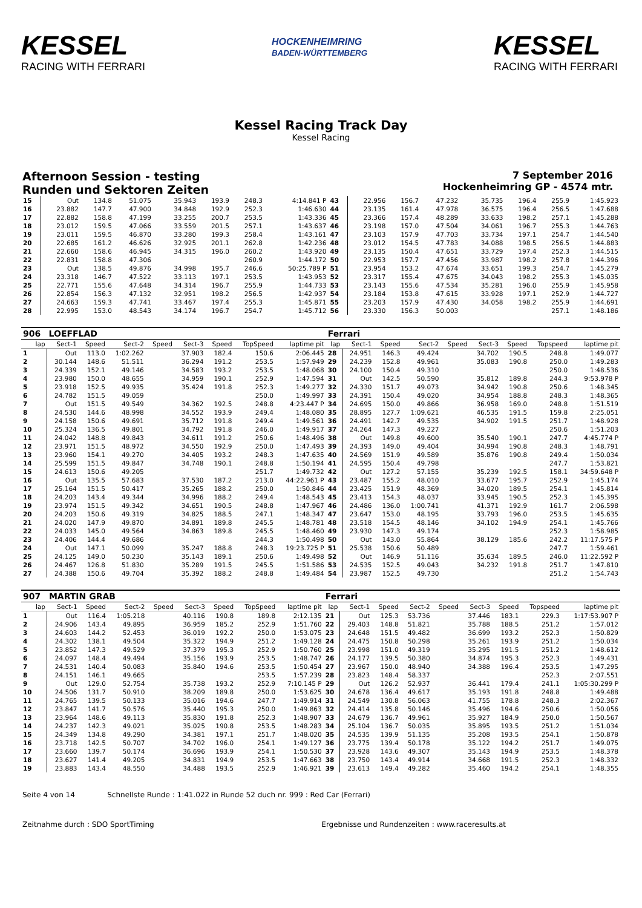KESSEL
RACING WITH FERRARI
HOCKENHEIMRING
BADEN-WÜRTTEMBERG
KESSEL
RACING WITH FERRARI
Kessel Racing Track Day
Kessel Racing
Afternoon Session - testing
Runden und Sektoren Zeiten
7 September 2016
Hockenheimring GP - 4574 mtr.
| 15 | Out | 134.8 | 51.075 | | 35.943 | 193.9 | 248.3 | 4:14.841 P | 43 | 22.956 | 156.7 | 47.232 | | 35.735 | 196.4 | 255.9 | 1:45.923 |
| 16 | 23.882 | 147.7 | 47.900 | | 34.848 | 192.9 | 252.3 | 1:46.630 | 44 | 23.135 | 161.4 | 47.978 | | 36.575 | 196.4 | 256.5 | 1:47.688 |
| 17 | 22.882 | 158.8 | 47.199 | | 33.255 | 200.7 | 253.5 | 1:43.336 | 45 | 23.366 | 157.4 | 48.289 | | 33.633 | 198.2 | 257.1 | 1:45.288 |
| 18 | 23.012 | 159.5 | 47.066 | | 33.559 | 201.5 | 257.1 | 1:43.637 | 46 | 23.198 | 157.0 | 47.504 | | 34.061 | 196.7 | 255.3 | 1:44.763 |
| 19 | 23.011 | 159.5 | 46.870 | | 33.280 | 199.3 | 258.4 | 1:43.161 | 47 | 23.103 | 157.9 | 47.703 | | 33.734 | 197.1 | 254.7 | 1:44.540 |
| 20 | 22.685 | 161.2 | 46.626 | | 32.925 | 201.1 | 262.8 | 1:42.236 | 48 | 23.012 | 154.5 | 47.783 | | 34.088 | 198.5 | 256.5 | 1:44.883 |
| 21 | 22.660 | 158.6 | 46.945 | | 34.315 | 196.0 | 260.2 | 1:43.920 | 49 | 23.135 | 150.4 | 47.651 | | 33.729 | 197.4 | 252.3 | 1:44.515 |
| 22 | 22.831 | 158.8 | 47.306 | | | | 260.9 | 1:44.172 | 50 | 22.953 | 157.7 | 47.456 | | 33.987 | 198.2 | 257.8 | 1:44.396 |
| 23 | Out | 138.5 | 49.876 | | 34.998 | 195.7 | 246.6 | 50:25.789 P | 51 | 23.954 | 153.2 | 47.674 | | 33.651 | 199.3 | 254.7 | 1:45.279 |
| 24 | 23.318 | 146.7 | 47.522 | | 33.113 | 197.1 | 253.5 | 1:43.953 | 52 | 23.317 | 155.4 | 47.675 | | 34.043 | 198.2 | 255.3 | 1:45.035 |
| 25 | 22.771 | 155.6 | 47.648 | | 34.314 | 196.7 | 255.9 | 1:44.733 | 53 | 23.143 | 155.6 | 47.534 | | 35.281 | 196.0 | 255.9 | 1:45.958 |
| 26 | 22.854 | 156.3 | 47.132 | | 32.951 | 198.2 | 256.5 | 1:42.937 | 54 | 23.184 | 153.8 | 47.615 | | 33.928 | 197.1 | 252.9 | 1:44.727 |
| 27 | 24.663 | 159.3 | 47.741 | | 33.467 | 197.4 | 255.3 | 1:45.871 | 55 | 23.203 | 157.9 | 47.430 | | 34.058 | 198.2 | 255.9 | 1:44.691 |
| 28 | 22.995 | 153.0 | 48.543 | | 34.174 | 196.7 | 254.7 | 1:45.712 | 56 | 23.330 | 156.3 | 50.003 | | | | 257.1 | 1:48.186 |
| 906 | LOEFFLAD | | | | | | | | Ferrari | | | | | | | | |
| lap | Sect-1 | Speed | Sect-2 | Speed | Sect-3 | Speed | TopSpeed | laptime pit | lap | Sect-1 | Speed | Sect-2 | Speed | Sect-3 | Speed | Topspeed | laptime pit |
| 1 | Out | 113.0 | 1:02.262 | | 37.903 | 182.4 | 150.6 | 2:06.445 | 28 | 24.951 | 146.3 | 49.424 | | 34.702 | 190.5 | 248.8 | 1:49.077 |
| 2 | 30.144 | 148.6 | 51.511 | | 36.294 | 191.2 | 253.5 | 1:57.949 | 29 | 24.239 | 152.8 | 49.961 | | 35.083 | 190.8 | 250.0 | 1:49.283 |
| 3 | 24.339 | 152.1 | 49.146 | | 34.583 | 193.2 | 253.5 | 1:48.068 | 30 | 24.100 | 150.4 | 49.310 | | | | 250.0 | 1:48.536 |
| 4 | 23.980 | 150.0 | 48.655 | | 34.959 | 190.1 | 252.9 | 1:47.594 | 31 | Out | 142.5 | 50.590 | | 35.812 | 189.8 | 244.3 | 9:53.978 P |
| 5 | 23.918 | 152.5 | 49.935 | | 35.424 | 191.8 | 252.3 | 1:49.277 | 32 | 24.330 | 151.7 | 49.073 | | 34.942 | 190.8 | 250.6 | 1:48.345 |
| 6 | 24.782 | 151.5 | 49.059 | | | | 250.0 | 1:49.997 | 33 | 24.391 | 150.4 | 49.020 | | 34.954 | 188.8 | 248.3 | 1:48.365 |
| 7 | Out | 151.5 | 49.549 | | 34.362 | 192.5 | 248.8 | 4:23.447 P | 34 | 24.695 | 150.0 | 49.866 | | 36.958 | 169.0 | 248.8 | 1:51.519 |
| 8 | 24.530 | 144.6 | 48.998 | | 34.552 | 193.9 | 249.4 | 1:48.080 | 35 | 28.895 | 127.7 | 1:09.621 | | 46.535 | 191.5 | 159.8 | 2:25.051 |
| 9 | 24.158 | 150.6 | 49.691 | | 35.712 | 191.8 | 249.4 | 1:49.561 | 36 | 24.491 | 142.7 | 49.535 | | 34.902 | 191.5 | 251.7 | 1:48.928 |
| 10 | 25.324 | 136.5 | 49.801 | | 34.792 | 191.8 | 246.0 | 1:49.917 | 37 | 24.264 | 147.3 | 49.227 | | | | 250.6 | 1:51.203 |
| 11 | 24.042 | 148.8 | 49.843 | | 34.611 | 191.2 | 250.6 | 1:48.496 | 38 | Out | 149.8 | 49.600 | | 35.540 | 190.1 | 247.7 | 4:45.774 P |
| 12 | 23.971 | 151.5 | 48.972 | | 34.550 | 192.9 | 250.0 | 1:47.493 | 39 | 24.393 | 149.0 | 49.404 | | 34.994 | 190.8 | 248.3 | 1:48.791 |
| 13 | 23.960 | 154.1 | 49.270 | | 34.405 | 193.2 | 248.3 | 1:47.635 | 40 | 24.569 | 151.9 | 49.589 | | 35.876 | 190.8 | 249.4 | 1:50.034 |
| 14 | 25.599 | 151.5 | 49.847 | | 34.748 | 190.1 | 248.8 | 1:50.194 | 41 | 24.595 | 150.4 | 49.798 | | | | 247.7 | 1:53.821 |
| 15 | 24.613 | 150.6 | 49.205 | | | | 251.7 | 1:49.732 | 42 | Out | 127.2 | 57.155 | | 35.239 | 192.5 | 158.1 | 34:59.648 P |
| 16 | Out | 135.5 | 57.683 | | 37.530 | 187.2 | 213.0 | 44:22.961 P | 43 | 23.487 | 155.2 | 48.010 | | 33.677 | 195.7 | 252.9 | 1:45.174 |
| 17 | 25.164 | 151.5 | 50.417 | | 35.265 | 188.2 | 250.0 | 1:50.846 | 44 | 23.425 | 151.9 | 48.369 | | 34.020 | 189.5 | 254.1 | 1:45.814 |
| 18 | 24.203 | 143.4 | 49.344 | | 34.996 | 188.2 | 249.4 | 1:48.543 | 45 | 23.413 | 154.3 | 48.037 | | 33.945 | 190.5 | 252.3 | 1:45.395 |
| 19 | 23.974 | 151.5 | 49.342 | | 34.651 | 190.5 | 248.8 | 1:47.967 | 46 | 24.486 | 136.0 | 1:00.741 | | 41.371 | 192.9 | 161.7 | 2:06.598 |
| 20 | 24.203 | 150.6 | 49.319 | | 34.825 | 188.5 | 247.1 | 1:48.347 | 47 | 23.647 | 153.0 | 48.195 | | 33.793 | 196.0 | 253.5 | 1:45.635 |
| 21 | 24.020 | 147.9 | 49.870 | | 34.891 | 189.8 | 245.5 | 1:48.781 | 48 | 23.518 | 154.5 | 48.146 | | 34.102 | 194.9 | 254.1 | 1:45.766 |
| 22 | 24.033 | 145.0 | 49.564 | | 34.863 | 189.8 | 245.5 | 1:48.460 | 49 | 23.930 | 147.3 | 49.174 | | | | 252.3 | 1:58.985 |
| 23 | 24.406 | 144.4 | 49.686 | | | | 244.3 | 1:50.498 | 50 | Out | 143.0 | 55.864 | | 38.129 | 185.6 | 242.2 | 11:17.575 P |
| 24 | Out | 147.1 | 50.099 | | 35.247 | 188.8 | 248.3 | 19:23.725 P | 51 | 25.538 | 150.6 | 50.489 | | | | 247.7 | 1:59.461 |
| 25 | 24.125 | 149.0 | 50.230 | | 35.143 | 189.1 | 250.6 | 1:49.498 | 52 | Out | 146.9 | 51.116 | | 35.634 | 189.5 | 246.0 | 11:22.592 P |
| 26 | 24.467 | 126.8 | 51.830 | | 35.289 | 191.5 | 245.5 | 1:51.586 | 53 | 24.535 | 152.5 | 49.043 | | 34.232 | 191.8 | 251.7 | 1:47.810 |
| 27 | 24.388 | 150.6 | 49.704 | | 35.392 | 188.2 | 248.8 | 1:49.484 | 54 | 23.987 | 152.5 | 49.730 | | | | 251.2 | 1:54.743 |
| 907 | MARTIN GRAB | | | | | | | | Ferrari | | | | | | | | |
| lap | Sect-1 | Speed | Sect-2 | Speed | Sect-3 | Speed | TopSpeed | laptime pit | lap | Sect-1 | Speed | Sect-2 | Speed | Sect-3 | Speed | Topspeed | laptime pit |
| 1 | Out | 116.4 | 1:05.218 | | 40.116 | 190.8 | 189.8 | 2:12.135 | 21 | Out | 125.3 | 53.736 | | 37.446 | 183.1 | 229.3 | 1:17:53.907 P |
| 2 | 24.906 | 143.4 | 49.895 | | 36.959 | 185.2 | 252.9 | 1:51.760 | 22 | 29.403 | 148.8 | 51.821 | | 35.788 | 188.5 | 251.2 | 1:57.012 |
| 3 | 24.603 | 144.2 | 52.453 | | 36.019 | 192.2 | 250.0 | 1:53.075 | 23 | 24.648 | 151.5 | 49.482 | | 36.699 | 193.2 | 252.3 | 1:50.829 |
| 4 | 24.302 | 138.1 | 49.504 | | 35.322 | 194.9 | 251.2 | 1:49.128 | 24 | 24.475 | 150.8 | 50.298 | | 35.261 | 193.9 | 251.2 | 1:50.034 |
| 5 | 23.852 | 147.3 | 49.529 | | 37.379 | 195.3 | 252.9 | 1:50.760 | 25 | 23.998 | 151.0 | 49.319 | | 35.295 | 191.5 | 251.2 | 1:48.612 |
| 6 | 24.097 | 148.4 | 49.494 | | 35.156 | 193.9 | 253.5 | 1:48.747 | 26 | 24.177 | 139.5 | 50.380 | | 34.874 | 195.3 | 252.3 | 1:49.431 |
| 7 | 24.531 | 140.4 | 50.083 | | 35.840 | 194.6 | 253.5 | 1:50.454 | 27 | 23.967 | 150.0 | 48.940 | | 34.388 | 196.4 | 253.5 | 1:47.295 |
| 8 | 24.151 | 146.1 | 49.665 | | | | 253.5 | 1:57.239 | 28 | 23.823 | 148.4 | 58.337 | | | | 252.3 | 2:07.551 |
| 9 | Out | 129.0 | 52.754 | | 35.738 | 193.2 | 252.9 | 7:10.145 P | 29 | Out | 126.2 | 52.937 | | 36.441 | 179.4 | 241.1 | 1:05:30.299 P |
| 10 | 24.506 | 131.7 | 50.910 | | 38.209 | 189.8 | 250.0 | 1:53.625 | 30 | 24.678 | 136.4 | 49.617 | | 35.193 | 191.8 | 248.8 | 1:49.488 |
| 11 | 24.765 | 139.5 | 50.133 | | 35.016 | 194.6 | 247.7 | 1:49.914 | 31 | 24.549 | 130.8 | 56.063 | | 41.755 | 178.8 | 248.3 | 2:02.367 |
| 12 | 23.847 | 141.7 | 50.576 | | 35.440 | 195.3 | 250.0 | 1:49.863 | 32 | 24.414 | 135.8 | 50.146 | | 35.496 | 194.6 | 250.6 | 1:50.056 |
| 13 | 23.964 | 148.6 | 49.113 | | 35.830 | 191.8 | 252.3 | 1:48.907 | 33 | 24.679 | 136.7 | 49.961 | | 35.927 | 184.9 | 250.0 | 1:50.567 |
| 14 | 24.237 | 142.3 | 49.021 | | 35.025 | 190.8 | 253.5 | 1:48.283 | 34 | 25.104 | 136.7 | 50.035 | | 35.895 | 193.5 | 251.2 | 1:51.034 |
| 15 | 24.349 | 134.8 | 49.290 | | 34.381 | 197.1 | 251.7 | 1:48.020 | 35 | 24.535 | 139.9 | 51.135 | | 35.208 | 193.5 | 254.1 | 1:50.878 |
| 16 | 23.718 | 142.5 | 50.707 | | 34.702 | 196.0 | 254.1 | 1:49.127 | 36 | 23.775 | 139.4 | 50.178 | | 35.122 | 194.2 | 251.7 | 1:49.075 |
| 17 | 23.660 | 139.7 | 50.174 | | 36.696 | 193.9 | 254.1 | 1:50.530 | 37 | 23.928 | 143.6 | 49.307 | | 35.143 | 194.9 | 253.5 | 1:48.378 |
| 18 | 23.627 | 141.4 | 49.205 | | 34.831 | 194.9 | 253.5 | 1:47.663 | 38 | 23.750 | 143.4 | 49.914 | | 34.668 | 191.5 | 252.3 | 1:48.332 |
| 19 | 23.883 | 143.4 | 48.550 | | 34.488 | 193.5 | 252.9 | 1:46.921 | 39 | 23.613 | 149.4 | 49.282 | | 35.460 | 194.2 | 254.1 | 1:48.355 |
Seite 4 von 14 Schnellste Runde : 1:41.022 in Runde 52 duch nr. 999 : Red Car (Ferrari)
Zeitnahme durch : SDO SportTiming Ergebnisse und Rundenzeiten : www.raceresults.at